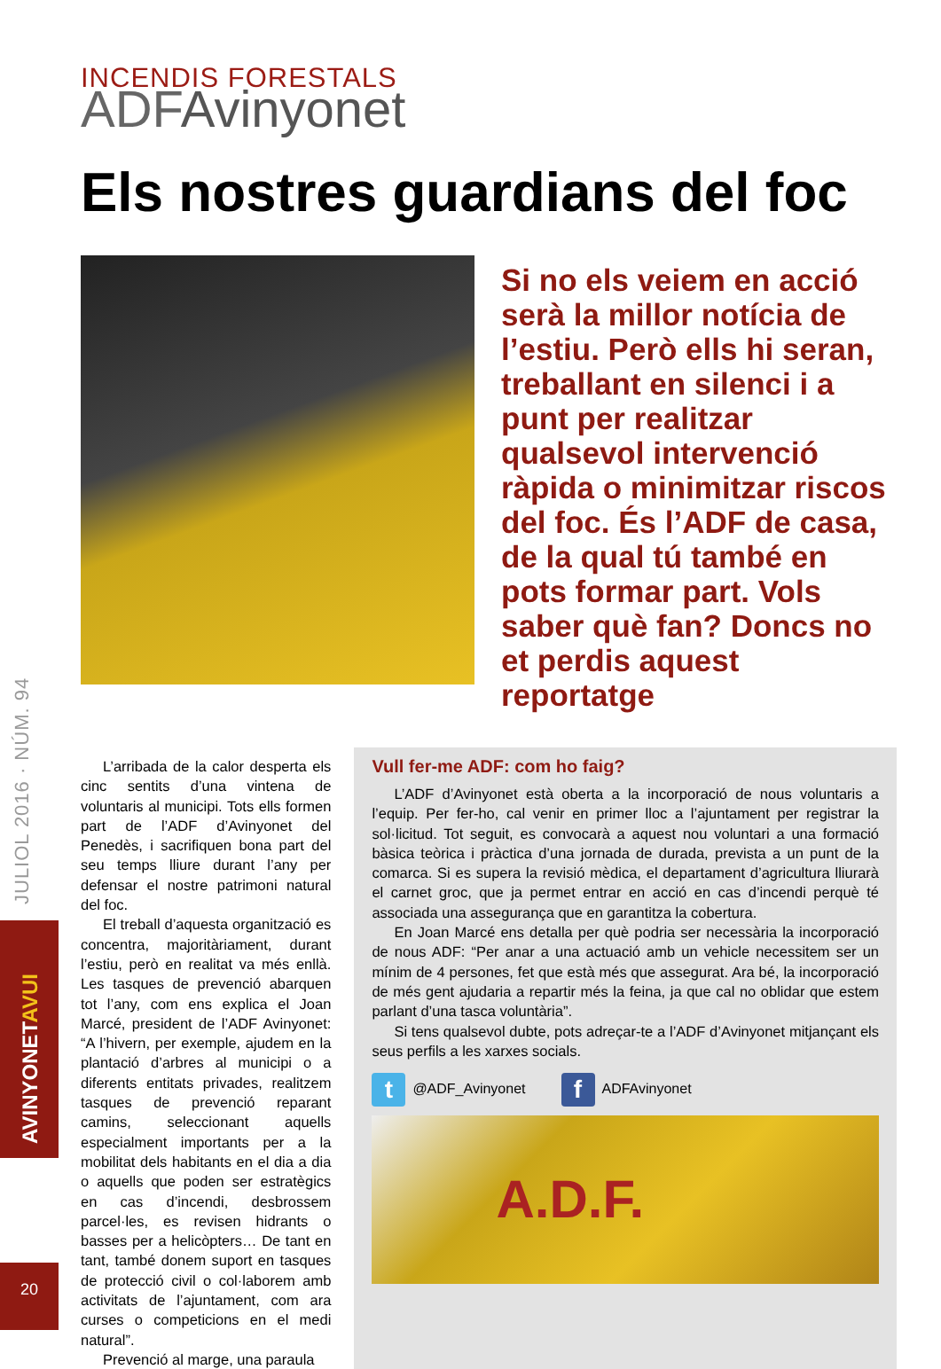JULIOL 2016 · NÚM. 94
AVINYONETAVUI
20
INCENDIS FORESTALS
ADFAvinyonet
Els nostres guardians del foc
Si no els veiem en acció serà la millor notícia de l’estiu. Però ells hi seran, treballant en silenci i a punt per realitzar qualsevol intervenció ràpida o minimitzar riscos del foc. És l’ADF de casa, de la qual tú també en pots formar part. Vols saber què fan? Doncs no et perdis aquest reportatge
L’arribada de la calor desperta els cinc sentits d’una vintena de voluntaris al municipi. Tots ells formen part de l’ADF d’Avinyonet del Penedès, i sacrifiquen bona part del seu temps lliure durant l’any per defensar el nostre patrimoni natural del foc.
El treball d’aquesta organització es concentra, majoritàriament, durant l’estiu, però en realitat va més enllà. Les tasques de prevenció abarquen tot l’any, com ens explica el Joan Marcé, president de l’ADF Avinyonet: “A l’hivern, per exemple, ajudem en la plantació d’arbres al municipi o a diferents entitats privades, realitzem tasques de prevenció reparant camins, seleccionant aquells especialment importants per a la mobilitat dels habitants en el dia a dia o aquells que poden ser estratègics en cas d’incendi, desbrossem parcel·les, es revisen hidrants o basses per a helicòpters… De tant en tant, també donem suport en tasques de protecció civil o col·laborem amb activitats de l’ajuntament, com ara curses o competicions en el medi natural”.
Prevenció al marge, una paraula
Vull fer-me ADF: com ho faig?
L’ADF d’Avinyonet està oberta a la incorporació de nous voluntaris a l’equip. Per fer-ho, cal venir en primer lloc a l’ajuntament per registrar la sol·licitud. Tot seguit, es convocarà a aquest nou voluntari a una formació bàsica teòrica i pràctica d’una jornada de durada, prevista a un punt de la comarca. Si es supera la revisió mèdica, el departament d’agricultura lliurarà el carnet groc, que ja permet entrar en acció en cas d’incendi perquè té associada una assegurança que en garantitza la cobertura.
En Joan Marcé ens detalla per què podria ser necessària la incorporació de nous ADF: “Per anar a una actuació amb un vehicle necessitem ser un mínim de 4 persones, fet que està més que assegurat. Ara bé, la incorporació de més gent ajudaria a repartir més la feina, ja que cal no oblidar que estem parlant d’una tasca voluntària”.
Si tens qualsevol dubte, pots adreçar-te a l’ADF d’Avinyonet mitjançant els seus perfils a les xarxes socials.
t @ADF_Avinyonet f ADFAvinyonet
A.D.F.